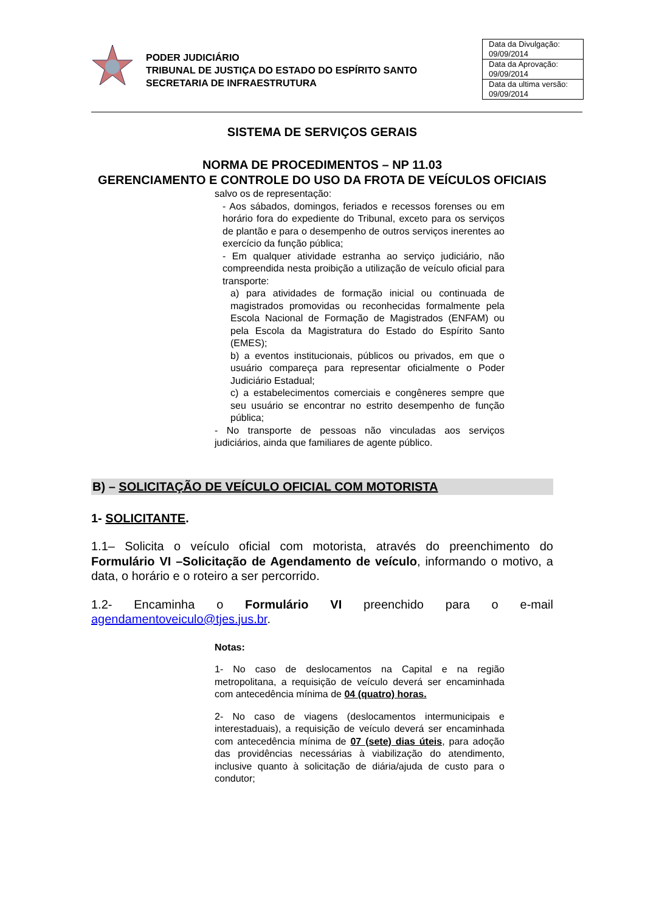PODER JUDICIÁRIO
TRIBUNAL DE JUSTIÇA DO ESTADO DO ESPÍRITO SANTO
SECRETARIA DE INFRAESTRUTURA
| Data da Divulgação: 09/09/2014 |
| Data da Aprovação: 09/09/2014 |
| Data da ultima versão: 09/09/2014 |
SISTEMA DE SERVIÇOS GERAIS
NORMA DE PROCEDIMENTOS – NP 11.03
GERENCIAMENTO E CONTROLE DO USO DA FROTA DE VEÍCULOS OFICIAIS
salvo os de representação:
- Aos sábados, domingos, feriados e recessos forenses ou em horário fora do expediente do Tribunal, exceto para os serviços de plantão e para o desempenho de outros serviços inerentes ao exercício da função pública;
- Em qualquer atividade estranha ao serviço judiciário, não compreendida nesta proibição a utilização de veículo oficial para transporte:
a) para atividades de formação inicial ou continuada de magistrados promovidas ou reconhecidas formalmente pela Escola Nacional de Formação de Magistrados (ENFAM) ou pela Escola da Magistratura do Estado do Espírito Santo (EMES);
b) a eventos institucionais, públicos ou privados, em que o usuário compareça para representar oficialmente o Poder Judiciário Estadual;
c) a estabelecimentos comerciais e congêneres sempre que seu usuário se encontrar no estrito desempenho de função pública;
- No transporte de pessoas não vinculadas aos serviços judiciários, ainda que familiares de agente público.
B) – SOLICITAÇÃO DE VEÍCULO OFICIAL COM MOTORISTA
1- SOLICITANTE.
1.1– Solicita o veículo oficial com motorista, através do preenchimento do Formulário VI –Solicitação de Agendamento de veículo, informando o motivo, a data, o horário e o roteiro a ser percorrido.
1.2- Encaminha o Formulário VI preenchido para o e-mail agendamentoveiculo@tjes.jus.br.
Notas:
1- No caso de deslocamentos na Capital e na região metropolitana, a requisição de veículo deverá ser encaminhada com antecedência mínima de 04 (quatro) horas.
2- No caso de viagens (deslocamentos intermunicipais e interestaduais), a requisição de veículo deverá ser encaminhada com antecedência mínima de 07 (sete) dias úteis, para adoção das providências necessárias à viabilização do atendimento, inclusive quanto à solicitação de diária/ajuda de custo para o condutor;